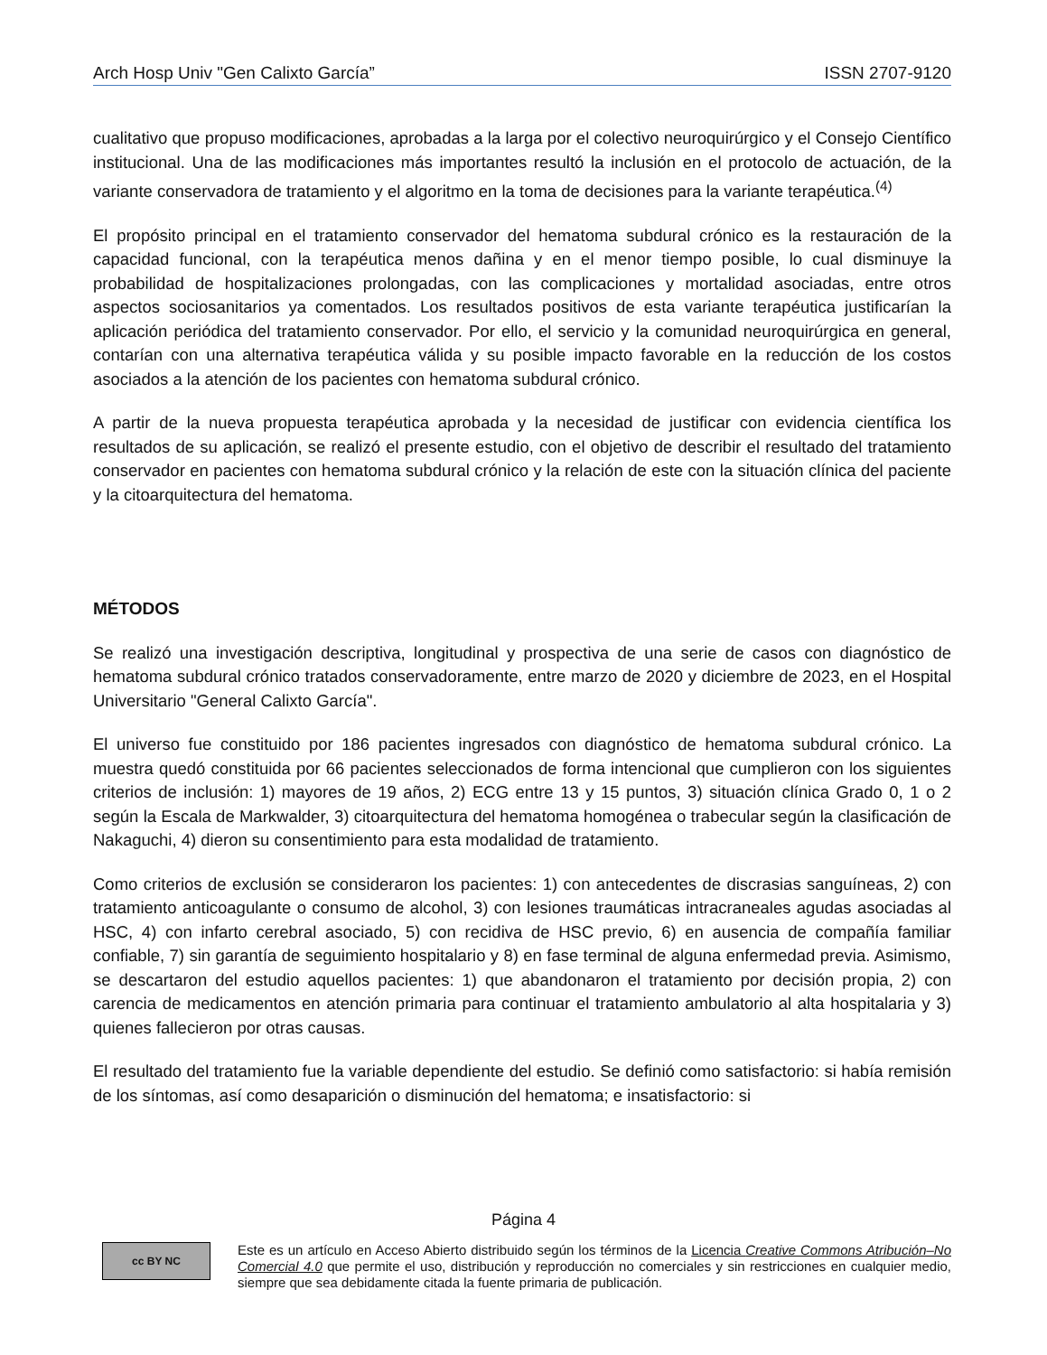Arch Hosp Univ "Gen Calixto García” ISSN 2707-9120
cualitativo que propuso modificaciones, aprobadas a la larga por el colectivo neuroquirúrgico y el Consejo Científico institucional. Una de las modificaciones más importantes resultó la inclusión en el protocolo de actuación, de la variante conservadora de tratamiento y el algoritmo en la toma de decisiones para la variante terapéutica.<sup>(4)</sup>
El propósito principal en el tratamiento conservador del hematoma subdural crónico es la restauración de la capacidad funcional, con la terapéutica menos dañina y en el menor tiempo posible, lo cual disminuye la probabilidad de hospitalizaciones prolongadas, con las complicaciones y mortalidad asociadas, entre otros aspectos sociosanitarios ya comentados. Los resultados positivos de esta variante terapéutica justificarían la aplicación periódica del tratamiento conservador. Por ello, el servicio y la comunidad neuroquirúrgica en general, contarían con una alternativa terapéutica válida y su posible impacto favorable en la reducción de los costos asociados a la atención de los pacientes con hematoma subdural crónico.
A partir de la nueva propuesta terapéutica aprobada y la necesidad de justificar con evidencia científica los resultados de su aplicación, se realizó el presente estudio, con el objetivo de describir el resultado del tratamiento conservador en pacientes con hematoma subdural crónico y la relación de este con la situación clínica del paciente y la citoarquitectura del hematoma.
MÉTODOS
Se realizó una investigación descriptiva, longitudinal y prospectiva de una serie de casos con diagnóstico de hematoma subdural crónico tratados conservadoramente, entre marzo de 2020 y diciembre de 2023, en el Hospital Universitario "General Calixto García".
El universo fue constituido por 186 pacientes ingresados con diagnóstico de hematoma subdural crónico. La muestra quedó constituida por 66 pacientes seleccionados de forma intencional que cumplieron con los siguientes criterios de inclusión: 1) mayores de 19 años, 2) ECG entre 13 y 15 puntos, 3) situación clínica Grado 0, 1 o 2 según la Escala de Markwalder, 3) citoarquitectura del hematoma homogénea o trabecular según la clasificación de Nakaguchi, 4) dieron su consentimiento para esta modalidad de tratamiento.
Como criterios de exclusión se consideraron los pacientes: 1) con antecedentes de discrasias sanguíneas, 2) con tratamiento anticoagulante o consumo de alcohol, 3) con lesiones traumáticas intracraneales agudas asociadas al HSC, 4) con infarto cerebral asociado, 5) con recidiva de HSC previo, 6) en ausencia de compañía familiar confiable, 7) sin garantía de seguimiento hospitalario y 8) en fase terminal de alguna enfermedad previa. Asimismo, se descartaron del estudio aquellos pacientes: 1) que abandonaron el tratamiento por decisión propia, 2) con carencia de medicamentos en atención primaria para continuar el tratamiento ambulatorio al alta hospitalaria y 3) quienes fallecieron por otras causas.
El resultado del tratamiento fue la variable dependiente del estudio. Se definió como satisfactorio: si había remisión de los síntomas, así como desaparición o disminución del hematoma; e insatisfactorio: si
Página 4
cc BY NC
Este es un artículo en Acceso Abierto distribuido según los términos de la Licencia Creative Commons Atribución–No Comercial 4.0 que permite el uso, distribución y reproducción no comerciales y sin restricciones en cualquier medio, siempre que sea debidamente citada la fuente primaria de publicación.